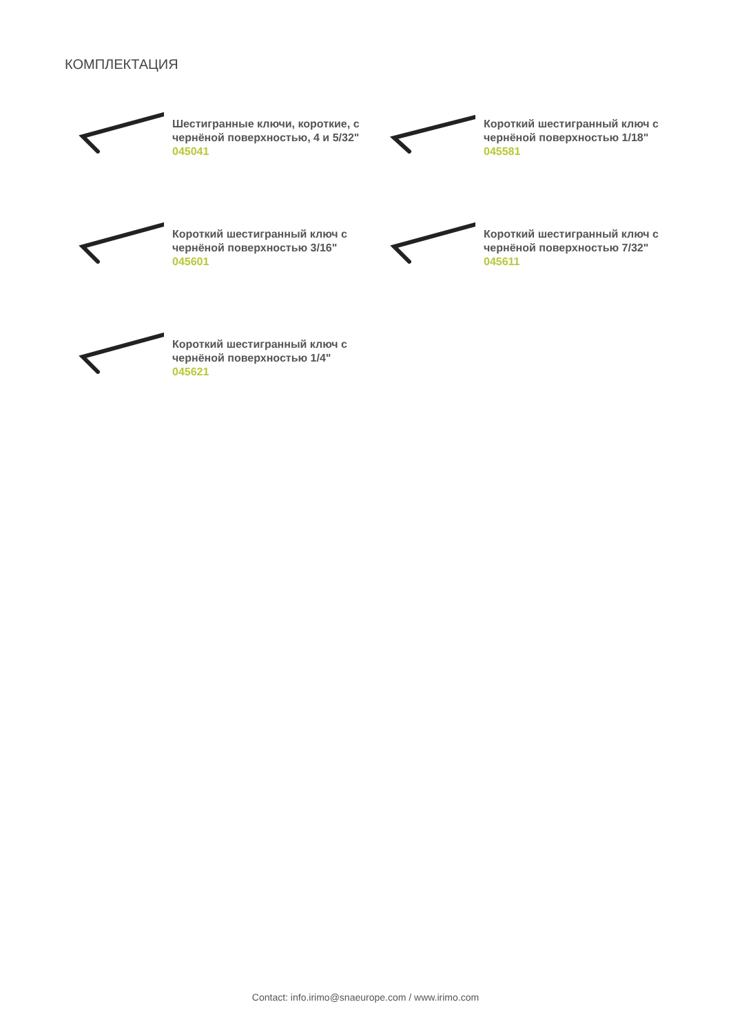КОМПЛЕКТАЦИЯ
Шестигранные ключи, короткие, с чернёной поверхностью, 4 и 5/32"
045041
Короткий шестигранный ключ с чернёной поверхностью 1/18"
045581
Короткий шестигранный ключ с чернёной поверхностью 3/16"
045601
Короткий шестигранный ключ с чернёной поверхностью 7/32"
045611
Короткий шестигранный ключ с чернёной поверхностью 1/4"
045621
Contact: info.irimo@snaeurope.com / www.irimo.com